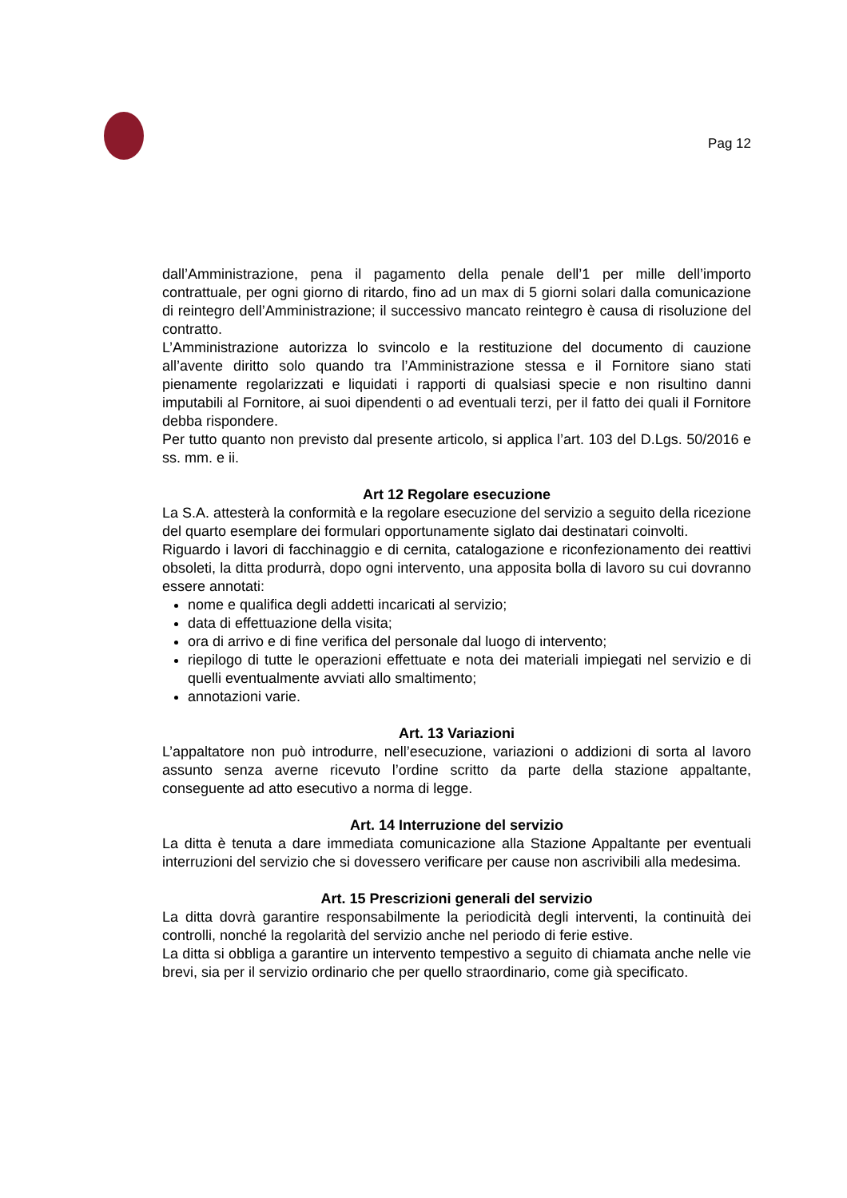Pag 12
dall’Amministrazione, pena il pagamento della penale dell’1 per mille dell’importo contrattuale, per ogni giorno di ritardo, fino ad un max di 5 giorni solari dalla comunicazione di reintegro dell’Amministrazione; il successivo mancato reintegro è causa di risoluzione del contratto.
L’Amministrazione autorizza lo svincolo e la restituzione del documento di cauzione all’avente diritto solo quando tra l’Amministrazione stessa e il Fornitore siano stati pienamente regolarizzati e liquidati i rapporti di qualsiasi specie e non risultino danni imputabili al Fornitore, ai suoi dipendenti o ad eventuali terzi, per il fatto dei quali il Fornitore debba rispondere.
Per tutto quanto non previsto dal presente articolo, si applica l’art. 103 del D.Lgs. 50/2016 e ss. mm. e ii.
Art 12 Regolare esecuzione
La S.A. attesterà la conformità e la regolare esecuzione del servizio a seguito della ricezione del quarto esemplare dei formulari opportunamente siglato dai destinatari coinvolti.
Riguardo i lavori di facchinaggio e di cernita, catalogazione e riconfezionamento dei reattivi obsoleti, la ditta produrrà, dopo ogni intervento, una apposita bolla di lavoro su cui dovranno essere annotati:
nome e qualifica degli addetti incaricati al servizio;
data di effettuazione della visita;
ora di arrivo e di fine verifica del personale dal luogo di intervento;
riepilogo di tutte le operazioni effettuate e nota dei materiali impiegati nel servizio e di quelli eventualmente avviati allo smaltimento;
annotazioni varie.
Art. 13 Variazioni
L’appaltatore non può introdurre, nell’esecuzione, variazioni o addizioni di sorta al lavoro assunto senza averne ricevuto l’ordine scritto da parte della stazione appaltante, conseguente ad atto esecutivo a norma di legge.
Art. 14 Interruzione del servizio
La ditta è tenuta a dare immediata comunicazione alla Stazione Appaltante per eventuali interruzioni del servizio che si dovessero verificare per cause non ascrivibili alla medesima.
Art. 15 Prescrizioni generali del servizio
La ditta dovrà garantire responsabilmente la periodicità degli interventi, la continuità dei controlli, nonché la regolarità del servizio anche nel periodo di ferie estive.
La ditta si obbliga a garantire un intervento tempestivo a seguito di chiamata anche nelle vie brevi, sia per il servizio ordinario che per quello straordinario, come già specificato.